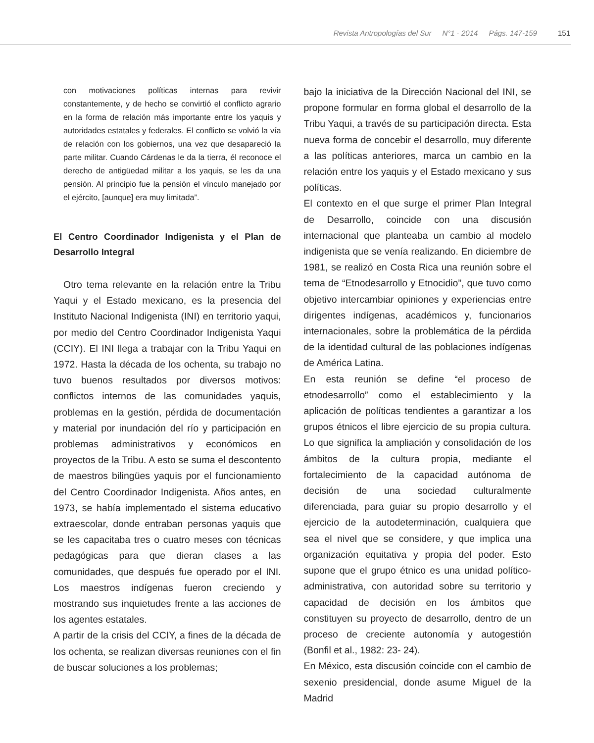Revista Antropologías del Sur N°1 · 2014 Págs. 147-159 151
con motivaciones políticas internas para revivir constantemente, y de hecho se convirtió el conflicto agrario en la forma de relación más importante entre los yaquis y autoridades estatales y federales. El conflicto se volvió la vía de relación con los gobiernos, una vez que desapareció la parte militar. Cuando Cárdenas le da la tierra, él reconoce el derecho de antigüedad militar a los yaquis, se les da una pensión. Al principio fue la pensión el vínculo manejado por el ejército, [aunque] era muy limitada”.
El Centro Coordinador Indigenista y el Plan de Desarrollo Integral
Otro tema relevante en la relación entre la Tribu Yaqui y el Estado mexicano, es la presencia del Instituto Nacional Indigenista (INI) en territorio yaqui, por medio del Centro Coordinador Indigenista Yaqui (CCIY). El INI llega a trabajar con la Tribu Yaqui en 1972. Hasta la década de los ochenta, su trabajo no tuvo buenos resultados por diversos motivos: conflictos internos de las comunidades yaquis, problemas en la gestión, pérdida de documentación y material por inundación del río y participación en problemas administrativos y económicos en proyectos de la Tribu. A esto se suma el descontento de maestros bilingües yaquis por el funcionamiento del Centro Coordinador Indigenista. Años antes, en 1973, se había implementado el sistema educativo extraescolar, donde entraban personas yaquis que se les capacitaba tres o cuatro meses con técnicas pedagógicas para que dieran clases a las comunidades, que después fue operado por el INI. Los maestros indígenas fueron creciendo y mostrando sus inquietudes frente a las acciones de los agentes estatales.
A partir de la crisis del CCIY, a fines de la década de los ochenta, se realizan diversas reuniones con el fin de buscar soluciones a los problemas;
bajo la iniciativa de la Dirección Nacional del INI, se propone formular en forma global el desarrollo de la Tribu Yaqui, a través de su participación directa. Esta nueva forma de concebir el desarrollo, muy diferente a las políticas anteriores, marca un cambio en la relación entre los yaquis y el Estado mexicano y sus políticas.
El contexto en el que surge el primer Plan Integral de Desarrollo, coincide con una discusión internacional que planteaba un cambio al modelo indigenista que se venía realizando. En diciembre de 1981, se realizó en Costa Rica una reunión sobre el tema de “Etnodesarrollo y Etnocidio”, que tuvo como objetivo intercambiar opiniones y experiencias entre dirigentes indígenas, académicos y, funcionarios internacionales, sobre la problemática de la pérdida de la identidad cultural de las poblaciones indígenas de América Latina.
En esta reunión se define “el proceso de etnodesarrollo” como el establecimiento y la aplicación de políticas tendientes a garantizar a los grupos étnicos el libre ejercicio de su propia cultura. Lo que significa la ampliación y consolidación de los ámbitos de la cultura propia, mediante el fortalecimiento de la capacidad autónoma de decisión de una sociedad culturalmente diferenciada, para guiar su propio desarrollo y el ejercicio de la autodeterminación, cualquiera que sea el nivel que se considere, y que implica una organización equitativa y propia del poder. Esto supone que el grupo étnico es una unidad político-administrativa, con autoridad sobre su territorio y capacidad de decisión en los ámbitos que constituyen su proyecto de desarrollo, dentro de un proceso de creciente autonomía y autogestión (Bonfil et al., 1982: 23- 24).
En México, esta discusión coincide con el cambio de sexenio presidencial, donde asume Miguel de la Madrid